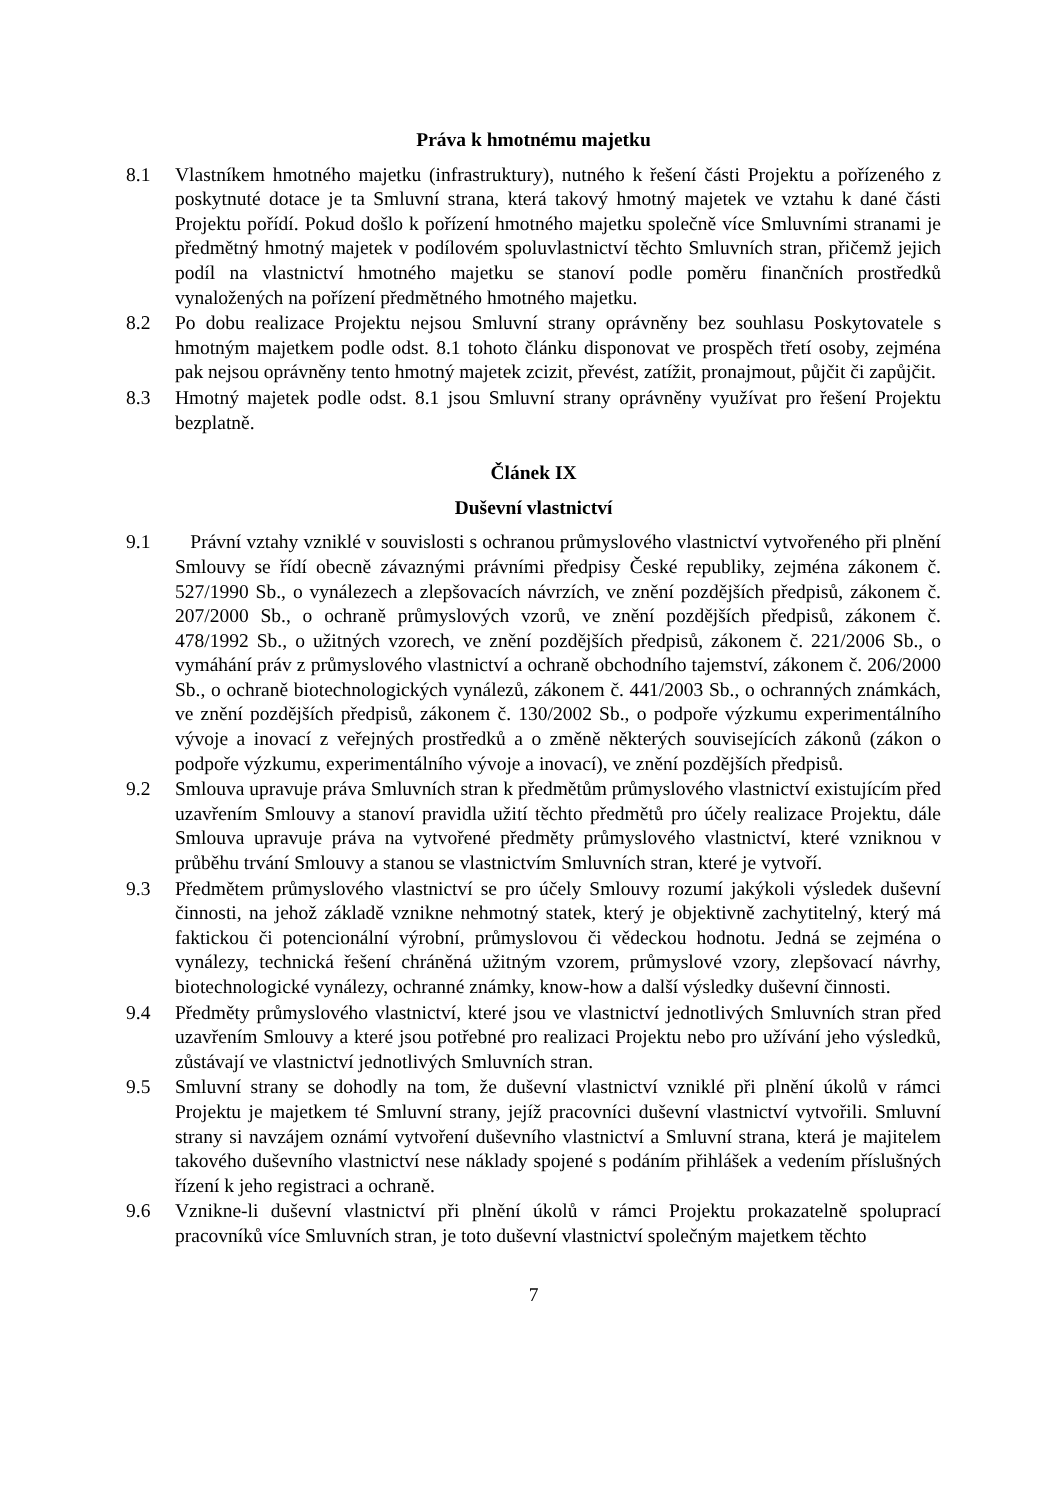Práva k hmotnému majetku
8.1 Vlastníkem hmotného majetku (infrastruktury), nutného k řešení části Projektu a pořízeného z poskytnuté dotace je ta Smluvní strana, která takový hmotný majetek ve vztahu k dané části Projektu pořídí. Pokud došlo k pořízení hmotného majetku společně více Smluvními stranami je předmětný hmotný majetek v podílovém spoluvlastnictví těchto Smluvních stran, přičemž jejich podíl na vlastnictví hmotného majetku se stanoví podle poměru finančních prostředků vynaložených na pořízení předmětného hmotného majetku.
8.2 Po dobu realizace Projektu nejsou Smluvní strany oprávněny bez souhlasu Poskytovatele s hmotným majetkem podle odst. 8.1 tohoto článku disponovat ve prospěch třetí osoby, zejména pak nejsou oprávněny tento hmotný majetek zcizit, převést, zatížit, pronajmout, půjčit či zapůjčit.
8.3 Hmotný majetek podle odst. 8.1 jsou Smluvní strany oprávněny využívat pro řešení Projektu bezplatně.
Článek IX
Duševní vlastnictví
9.1 Právní vztahy vzniklé v souvislosti s ochranou průmyslového vlastnictví vytvořeného při plnění Smlouvy se řídí obecně závaznými právními předpisy České republiky, zejména zákonem č. 527/1990 Sb., o vynálezech a zlepšovacích návrzích, ve znění pozdějších předpisů, zákonem č. 207/2000 Sb., o ochraně průmyslových vzorů, ve znění pozdějších předpisů, zákonem č. 478/1992 Sb., o užitných vzorech, ve znění pozdějších předpisů, zákonem č. 221/2006 Sb., o vymáhání práv z průmyslového vlastnictví a ochraně obchodního tajemství, zákonem č. 206/2000 Sb., o ochraně biotechnologických vynálezů, zákonem č. 441/2003 Sb., o ochranných známkách, ve znění pozdějších předpisů, zákonem č. 130/2002 Sb., o podpoře výzkumu experimentálního vývoje a inovací z veřejných prostředků a o změně některých souvisejících zákonů (zákon o podpoře výzkumu, experimentálního vývoje a inovací), ve znění pozdějších předpisů.
9.2 Smlouva upravuje práva Smluvních stran k předmětům průmyslového vlastnictví existujícím před uzavřením Smlouvy a stanoví pravidla užití těchto předmětů pro účely realizace Projektu, dále Smlouva upravuje práva na vytvořené předměty průmyslového vlastnictví, které vzniknou v průběhu trvání Smlouvy a stanou se vlastnictvím Smluvních stran, které je vytvoří.
9.3 Předmětem průmyslového vlastnictví se pro účely Smlouvy rozumí jakýkoli výsledek duševní činnosti, na jehož základě vznikne nehmotný statek, který je objektivně zachytitelný, který má faktickou či potencionální výrobní, průmyslovou či vědeckou hodnotu. Jedná se zejména o vynálezy, technická řešení chráněná užitným vzorem, průmyslové vzory, zlepšovací návrhy, biotechnologické vynálezy, ochranné známky, know-how a další výsledky duševní činnosti.
9.4 Předměty průmyslového vlastnictví, které jsou ve vlastnictví jednotlivých Smluvních stran před uzavřením Smlouvy a které jsou potřebné pro realizaci Projektu nebo pro užívání jeho výsledků, zůstávají ve vlastnictví jednotlivých Smluvních stran.
9.5 Smluvní strany se dohodly na tom, že duševní vlastnictví vzniklé při plnění úkolů v rámci Projektu je majetkem té Smluvní strany, jejíž pracovníci duševní vlastnictví vytvořili. Smluvní strany si navzájem oznámí vytvoření duševního vlastnictví a Smluvní strana, která je majitelem takového duševního vlastnictví nese náklady spojené s podáním přihlášek a vedením příslušných řízení k jeho registraci a ochraně.
9.6 Vznikne-li duševní vlastnictví při plnění úkolů v rámci Projektu prokazatelně spoluprací pracovníků více Smluvních stran, je toto duševní vlastnictví společným majetkem těchto
7